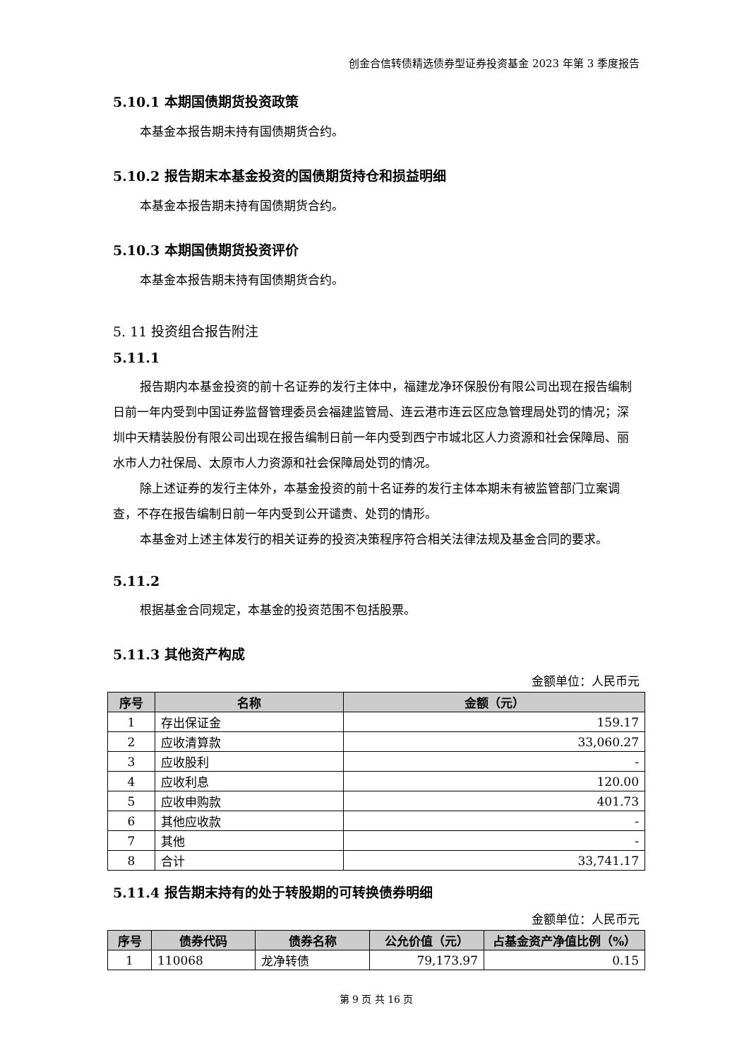创金合信转债精选债券型证券投资基金 2023 年第 3 季度报告
5.10.1 本期国债期货投资政策
本基金本报告期未持有国债期货合约。
5.10.2 报告期末本基金投资的国债期货持仓和损益明细
本基金本报告期未持有国债期货合约。
5.10.3 本期国债期货投资评价
本基金本报告期未持有国债期货合约。
5. 11 投资组合报告附注
5.11.1
报告期内本基金投资的前十名证券的发行主体中，福建龙净环保股份有限公司出现在报告编制日前一年内受到中国证券监督管理委员会福建监管局、连云港市连云区应急管理局处罚的情况；深圳中天精装股份有限公司出现在报告编制日前一年内受到西宁市城北区人力资源和社会保障局、丽水市人力社保局、太原市人力资源和社会保障局处罚的情况。
除上述证券的发行主体外，本基金投资的前十名证券的发行主体本期未有被监管部门立案调查，不存在报告编制日前一年内受到公开谴责、处罚的情形。
本基金对上述主体发行的相关证券的投资决策程序符合相关法律法规及基金合同的要求。
5.11.2
根据基金合同规定，本基金的投资范围不包括股票。
5.11.3 其他资产构成
金额单位：人民币元
| 序号 | 名称 | 金额（元） |
| --- | --- | --- |
| 1 | 存出保证金 | 159.17 |
| 2 | 应收清算款 | 33,060.27 |
| 3 | 应收股利 | - |
| 4 | 应收利息 | 120.00 |
| 5 | 应收申购款 | 401.73 |
| 6 | 其他应收款 | - |
| 7 | 其他 | - |
| 8 | 合计 | 33,741.17 |
5.11.4 报告期末持有的处于转股期的可转换债券明细
金额单位：人民币元
| 序号 | 债券代码 | 债券名称 | 公允价值（元） | 占基金资产净值比例（%） |
| --- | --- | --- | --- | --- |
| 1 | 110068 | 龙净转债 | 79,173.97 | 0.15 |
第 9 页 共 16 页